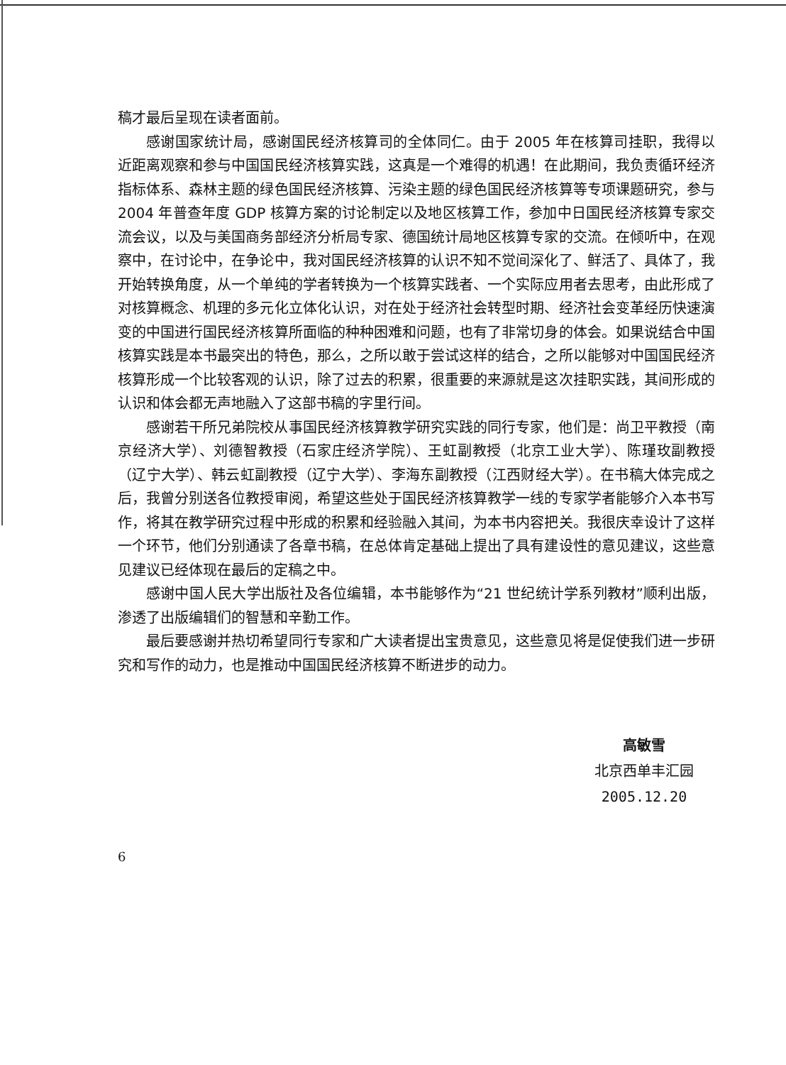稿才最后呈现在读者面前。
感谢国家统计局，感谢国民经济核算司的全体同仁。由于 2005 年在核算司挂职，我得以近距离观察和参与中国国民经济核算实践，这真是一个难得的机遇！在此期间，我负责循环经济指标体系、森林主题的绿色国民经济核算、污染主题的绿色国民经济核算等专项课题研究，参与 2004 年普查年度 GDP 核算方案的讨论制定以及地区核算工作，参加中日国民经济核算专家交流会议，以及与美国商务部经济分析局专家、德国统计局地区核算专家的交流。在倾听中，在观察中，在讨论中，在争论中，我对国民经济核算的认识不知不觉间深化了、鲜活了、具体了，我开始转换角度，从一个单纯的学者转换为一个核算实践者、一个实际应用者去思考，由此形成了对核算概念、机理的多元化立体化认识，对在处于经济社会转型时期、经济社会变革经历快速演变的中国进行国民经济核算所面临的种种困难和问题，也有了非常切身的体会。如果说结合中国核算实践是本书最突出的特色，那么，之所以敢于尝试这样的结合，之所以能够对中国国民经济核算形成一个比较客观的认识，除了过去的积累，很重要的来源就是这次挂职实践，其间形成的认识和体会都无声地融入了这部书稿的字里行间。
感谢若干所兄弟院校从事国民经济核算教学研究实践的同行专家，他们是：尚卫平教授（南京经济大学）、刘德智教授（石家庄经济学院）、王虹副教授（北京工业大学）、陈瑾玫副教授（辽宁大学）、韩云虹副教授（辽宁大学）、李海东副教授（江西财经大学）。在书稿大体完成之后，我曾分别送各位教授审阅，希望这些处于国民经济核算教学一线的专家学者能够介入本书写作，将其在教学研究过程中形成的积累和经验融入其间，为本书内容把关。我很庆幸设计了这样一个环节，他们分别通读了各章书稿，在总体肯定基础上提出了具有建设性的意见建议，这些意见建议已经体现在最后的定稿之中。
感谢中国人民大学出版社及各位编辑，本书能够作为“21 世纪统计学系列教材”顺利出版，渗透了出版编辑们的智慧和辛勤工作。
最后要感谢并热切希望同行专家和广大读者提出宝贵意见，这些意见将是促使我们进一步研究和写作的动力，也是推动中国国民经济核算不断进步的动力。
高敏雪
北京西单丰汇园
2005.12.20
6